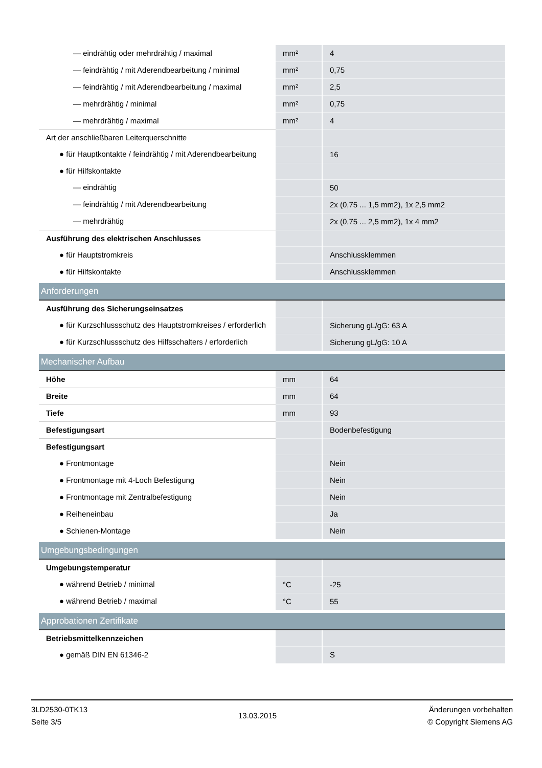| — eindrähtig oder mehrdrähtig / maximal | mm² | 4 |
| — feindrähtig / mit Aderendbearbeitung / minimal | mm² | 0,75 |
| — feindrähtig / mit Aderendbearbeitung / maximal | mm² | 2,5 |
| — mehrdrähtig / minimal | mm² | 0,75 |
| — mehrdrähtig / maximal | mm² | 4 |
| Art der anschließbaren Leiterquerschnitte | | |
| ● für Hauptkontakte / feindrähtig / mit Aderendbearbeitung | | 16 |
| ● für Hilfskontakte | | |
| — eindrähtig | | 50 |
| — feindrähtig / mit Aderendbearbeitung | | 2x (0,75 ... 1,5 mm2), 1x 2,5 mm2 |
| — mehrdrähtig | | 2x (0,75 ... 2,5 mm2), 1x 4 mm2 |
| Ausführung des elektrischen Anschlusses | | |
| ● für Hauptstromkreis | | Anschlussklemmen |
| ● für Hilfskontakte | | Anschlussklemmen |
| Anforderungen | | |
| Ausführung des Sicherungseinsatzes | | |
| ● für Kurzschlussschutz des Hauptstromkreises / erforderlich | | Sicherung gL/gG: 63 A |
| ● für Kurzschlussschutz des Hilfsschalters / erforderlich | | Sicherung gL/gG: 10 A |
| Mechanischer Aufbau | | |
| Höhe | mm | 64 |
| Breite | mm | 64 |
| Tiefe | mm | 93 |
| Befestigungsart | | Bodenbefestigung |
| Befestigungsart | | |
| ● Frontmontage | | Nein |
| ● Frontmontage mit 4-Loch Befestigung | | Nein |
| ● Frontmontage mit Zentralbefestigung | | Nein |
| ● Reiheneinbau | | Ja |
| ● Schienen-Montage | | Nein |
| Umgebungsbedingungen | | |
| Umgebungstemperatur | | |
| ● während Betrieb / minimal | °C | -25 |
| ● während Betrieb / maximal | °C | 55 |
| Approbationen Zertifikate | | |
| Betriebsmittelkennzeichen | | |
| ● gemäß DIN EN 61346-2 | | S |
3LD2530-0TK13
Seite 3/5
13.03.2015
Änderungen vorbehalten
© Copyright Siemens AG